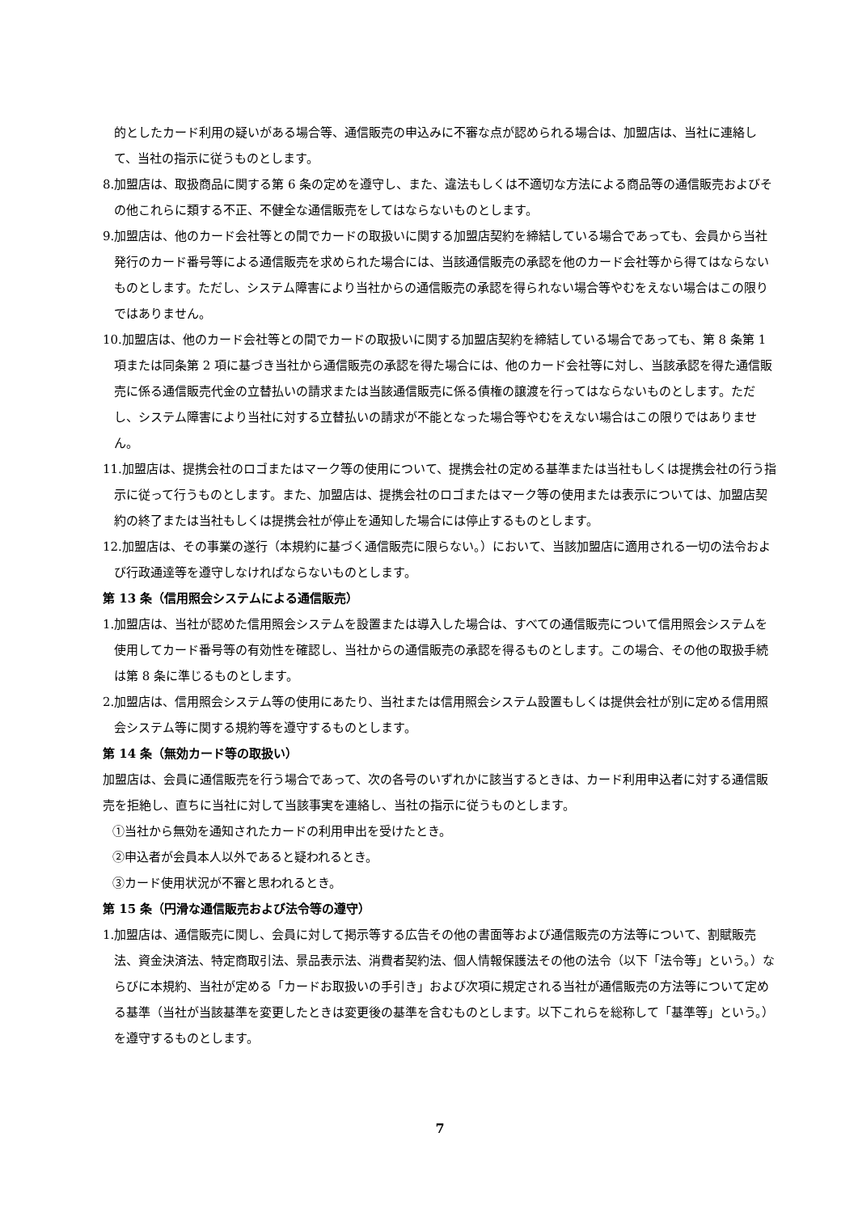的としたカード利用の疑いがある場合等、通信販売の申込みに不審な点が認められる場合は、加盟店は、当社に連絡して、当社の指示に従うものとします。
8.加盟店は、取扱商品に関する第 6 条の定めを遵守し、また、違法もしくは不適切な方法による商品等の通信販売およびその他これらに類する不正、不健全な通信販売をしてはならないものとします。
9.加盟店は、他のカード会社等との間でカードの取扱いに関する加盟店契約を締結している場合であっても、会員から当社発行のカード番号等による通信販売を求められた場合には、当該通信販売の承認を他のカード会社等から得てはならないものとします。ただし、システム障害により当社からの通信販売の承認を得られない場合等やむをえない場合はこの限りではありません。
10.加盟店は、他のカード会社等との間でカードの取扱いに関する加盟店契約を締結している場合であっても、第 8 条第 1 項または同条第 2 項に基づき当社から通信販売の承認を得た場合には、他のカード会社等に対し、当該承認を得た通信販売に係る通信販売代金の立替払いの請求または当該通信販売に係る債権の譲渡を行ってはならないものとします。ただし、システム障害により当社に対する立替払いの請求が不能となった場合等やむをえない場合はこの限りではありません。
11.加盟店は、提携会社のロゴまたはマーク等の使用について、提携会社の定める基準または当社もしくは提携会社の行う指示に従って行うものとします。また、加盟店は、提携会社のロゴまたはマーク等の使用または表示については、加盟店契約の終了または当社もしくは提携会社が停止を通知した場合には停止するものとします。
12.加盟店は、その事業の遂行（本規約に基づく通信販売に限らない。）において、当該加盟店に適用される一切の法令および行政通達等を遵守しなければならないものとします。
第 13 条（信用照会システムによる通信販売）
1.加盟店は、当社が認めた信用照会システムを設置または導入した場合は、すべての通信販売について信用照会システムを使用してカード番号等の有効性を確認し、当社からの通信販売の承認を得るものとします。この場合、その他の取扱手続は第 8 条に準じるものとします。
2.加盟店は、信用照会システム等の使用にあたり、当社または信用照会システム設置もしくは提供会社が別に定める信用照会システム等に関する規約等を遵守するものとします。
第 14 条（無効カード等の取扱い）
加盟店は、会員に通信販売を行う場合であって、次の各号のいずれかに該当するときは、カード利用申込者に対する通信販売を拒絶し、直ちに当社に対して当該事実を連絡し、当社の指示に従うものとします。
①当社から無効を通知されたカードの利用申出を受けたとき。
②申込者が会員本人以外であると疑われるとき。
③カード使用状況が不審と思われるとき。
第 15 条（円滑な通信販売および法令等の遵守）
1.加盟店は、通信販売に関し、会員に対して掲示等する広告その他の書面等および通信販売の方法等について、割賦販売法、資金決済法、特定商取引法、景品表示法、消費者契約法、個人情報保護法その他の法令（以下「法令等」という。）ならびに本規約、当社が定める「カードお取扱いの手引き」および次項に規定される当社が通信販売の方法等について定める基準（当社が当該基準を変更したときは変更後の基準を含むものとします。以下これらを総称して「基準等」という。）を遵守するものとします。
7